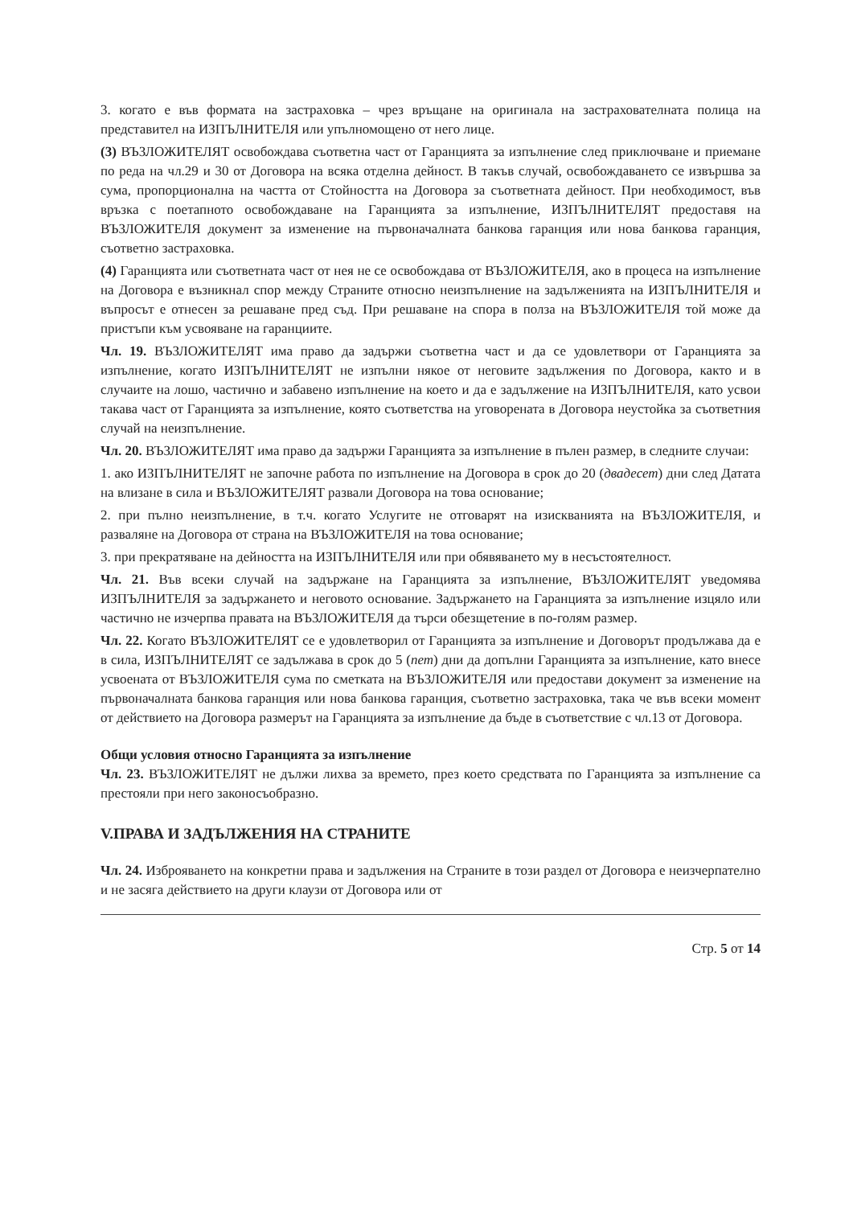3. когато е във формата на застраховка – чрез връщане на оригинала на застрахователната полица на представител на ИЗПЪЛНИТЕЛЯ или упълномощено от него лице.
(3) ВЪЗЛОЖИТЕЛЯТ освобождава съответна част от Гаранцията за изпълнение след приключване и приемане по реда на чл.29 и 30 от Договора на всяка отделна дейност. В такъв случай, освобождаването се извършва за сума, пропорционална на частта от Стойността на Договора за съответната дейност. При необходимост, във връзка с поетапното освобождаване на Гаранцията за изпълнение, ИЗПЪЛНИТЕЛЯТ предоставя на ВЪЗЛОЖИТЕЛЯ документ за изменение на първоначалната банкова гаранция или нова банкова гаранция, съответно застраховка.
(4) Гаранцията или съответната част от нея не се освобождава от ВЪЗЛОЖИТЕЛЯ, ако в процеса на изпълнение на Договора е възникнал спор между Страните относно неизпълнение на задълженията на ИЗПЪЛНИТЕЛЯ и въпросът е отнесен за решаване пред съд. При решаване на спора в полза на ВЪЗЛОЖИТЕЛЯ той може да пристъпи към усвояване на гаранциите.
Чл. 19. ВЪЗЛОЖИТЕЛЯТ има право да задържи съответна част и да се удовлетвори от Гаранцията за изпълнение, когато ИЗПЪЛНИТЕЛЯТ не изпълни някое от неговите задължения по Договора, както и в случаите на лошо, частично и забавено изпълнение на което и да е задължение на ИЗПЪЛНИТЕЛЯ, като усвои такава част от Гаранцията за изпълнение, която съответства на уговорената в Договора неустойка за съответния случай на неизпълнение.
Чл. 20. ВЪЗЛОЖИТЕЛЯТ има право да задържи Гаранцията за изпълнение в пълен размер, в следните случаи:
1. ако ИЗПЪЛНИТЕЛЯТ не започне работа по изпълнение на Договора в срок до 20 (двадесет) дни след Датата на влизане в сила и ВЪЗЛОЖИТЕЛЯТ развали Договора на това основание;
2. при пълно неизпълнение, в т.ч. когато Услугите не отговарят на изискванията на ВЪЗЛОЖИТЕЛЯ, и разваляне на Договора от страна на ВЪЗЛОЖИТЕЛЯ на това основание;
3. при прекратяване на дейността на ИЗПЪЛНИТЕЛЯ или при обявяването му в несъстоятелност.
Чл. 21. Във всеки случай на задържане на Гаранцията за изпълнение, ВЪЗЛОЖИТЕЛЯТ уведомява ИЗПЪЛНИТЕЛЯ за задържането и неговото основание. Задържането на Гаранцията за изпълнение изцяло или частично не изчерпва правата на ВЪЗЛОЖИТЕЛЯ да търси обезщетение в по-голям размер.
Чл. 22. Когато ВЪЗЛОЖИТЕЛЯТ се е удовлетворил от Гаранцията за изпълнение и Договорът продължава да е в сила, ИЗПЪЛНИТЕЛЯТ се задължава в срок до 5 (пет) дни да допълни Гаранцията за изпълнение, като внесе усвоената от ВЪЗЛОЖИТЕЛЯ сума по сметката на ВЪЗЛОЖИТЕЛЯ или предостави документ за изменение на първоначалната банкова гаранция или нова банкова гаранция, съответно застраховка, така че във всеки момент от действието на Договора размерът на Гаранцията за изпълнение да бъде в съответствие с чл.13 от Договора.
Общи условия относно Гаранцията за изпълнение
Чл. 23. ВЪЗЛОЖИТЕЛЯТ не дължи лихва за времето, през което средствата по Гаранцията за изпълнение са престояли при него законосъобразно.
V.ПРАВА И ЗАДЪЛЖЕНИЯ НА СТРАНИТЕ
Чл. 24. Изброяването на конкретни права и задължения на Страните в този раздел от Договора е неизчерпателно и не засяга действието на други клаузи от Договора или от
Стр. 5 от 14